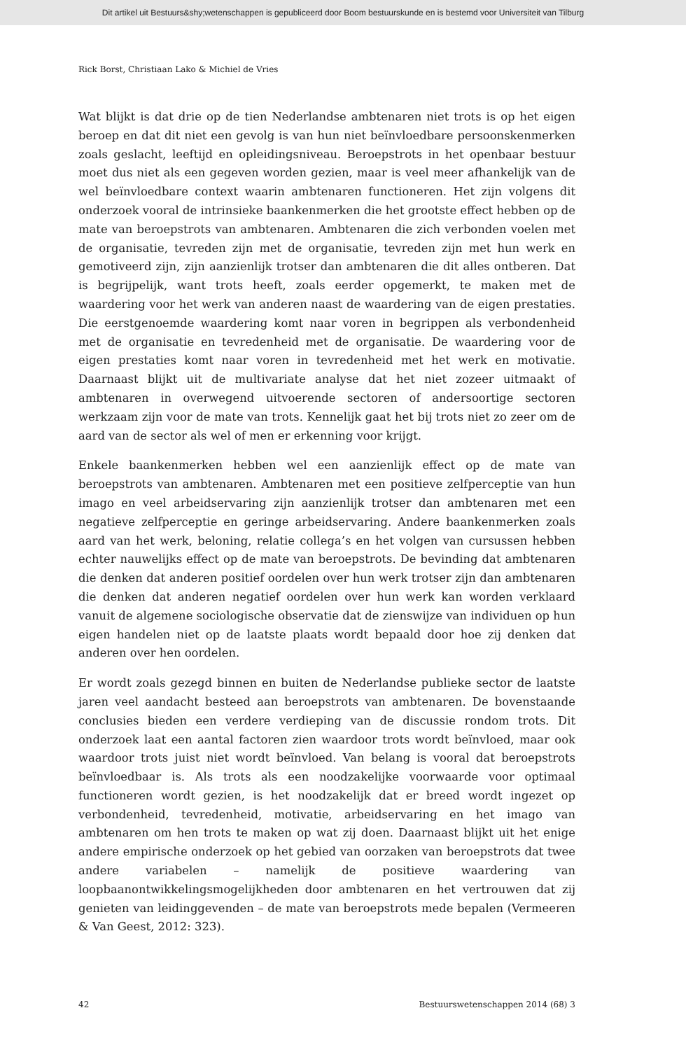Dit artikel uit Bestuurs&shy;wetenschappen is gepubliceerd door Boom bestuurskunde en is bestemd voor Universiteit van Tilburg
Rick Borst, Christiaan Lako & Michiel de Vries
Wat blijkt is dat drie op de tien Nederlandse ambtenaren niet trots is op het eigen beroep en dat dit niet een gevolg is van hun niet beïnvloedbare persoonskenmerken zoals geslacht, leeftijd en opleidingsniveau. Beroepstrots in het openbaar bestuur moet dus niet als een gegeven worden gezien, maar is veel meer afhankelijk van de wel beïnvloedbare context waarin ambtenaren functioneren. Het zijn volgens dit onderzoek vooral de intrinsieke baankenmerken die het grootste effect hebben op de mate van beroepstrots van ambtenaren. Ambtenaren die zich verbonden voelen met de organisatie, tevreden zijn met de organisatie, tevreden zijn met hun werk en gemotiveerd zijn, zijn aanzienlijk trotser dan ambtenaren die dit alles ontberen. Dat is begrijpelijk, want trots heeft, zoals eerder opgemerkt, te maken met de waardering voor het werk van anderen naast de waardering van de eigen prestaties. Die eerstgenoemde waardering komt naar voren in begrippen als verbondenheid met de organisatie en tevredenheid met de organisatie. De waardering voor de eigen prestaties komt naar voren in tevredenheid met het werk en motivatie. Daarnaast blijkt uit de multivariate analyse dat het niet zozeer uitmaakt of ambtenaren in overwegend uitvoerende sectoren of andersoortige sectoren werkzaam zijn voor de mate van trots. Kennelijk gaat het bij trots niet zo zeer om de aard van de sector als wel of men er erkenning voor krijgt.
Enkele baankenmerken hebben wel een aanzienlijk effect op de mate van beroepstrots van ambtenaren. Ambtenaren met een positieve zelfperceptie van hun imago en veel arbeidservaring zijn aanzienlijk trotser dan ambtenaren met een negatieve zelfperceptie en geringe arbeidservaring. Andere baankenmerken zoals aard van het werk, beloning, relatie collega’s en het volgen van cursussen hebben echter nauwelijks effect op de mate van beroepstrots. De bevinding dat ambtenaren die denken dat anderen positief oordelen over hun werk trotser zijn dan ambtenaren die denken dat anderen negatief oordelen over hun werk kan worden verklaard vanuit de algemene sociologische observatie dat de zienswijze van individuen op hun eigen handelen niet op de laatste plaats wordt bepaald door hoe zij denken dat anderen over hen oordelen.
Er wordt zoals gezegd binnen en buiten de Nederlandse publieke sector de laatste jaren veel aandacht besteed aan beroepstrots van ambtenaren. De bovenstaande conclusies bieden een verdere verdieping van de discussie rondom trots. Dit onderzoek laat een aantal factoren zien waardoor trots wordt beïnvloed, maar ook waardoor trots juist niet wordt beïnvloed. Van belang is vooral dat beroepstrots beïnvloedbaar is. Als trots als een noodzakelijke voorwaarde voor optimaal functioneren wordt gezien, is het noodzakelijk dat er breed wordt ingezet op verbondenheid, tevredenheid, motivatie, arbeidservaring en het imago van ambtenaren om hen trots te maken op wat zij doen. Daarnaast blijkt uit het enige andere empirische onderzoek op het gebied van oorzaken van beroepstrots dat twee andere variabelen – namelijk de positieve waardering van loopbaanontwikkelingsmogelijkheden door ambtenaren en het vertrouwen dat zij genieten van leidinggevenden – de mate van beroepstrots mede bepalen (Vermeeren & Van Geest, 2012: 323).
42 Bestuurswetenschappen 2014 (68) 3